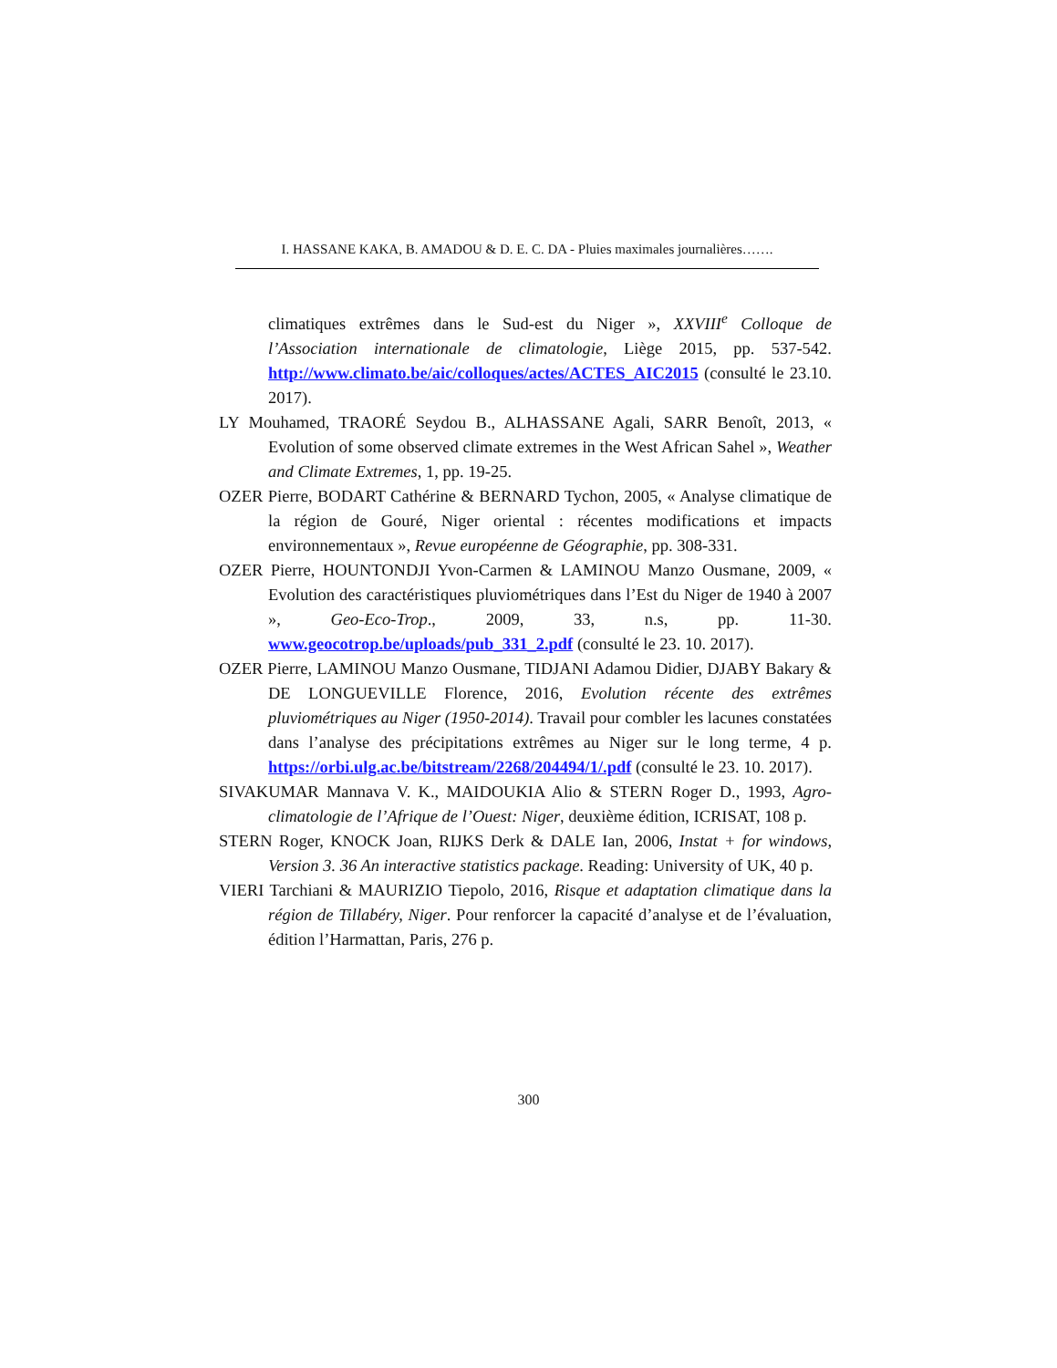I. HASSANE KAKA, B. AMADOU & D. E. C. DA - Pluies maximales journalières…….
climatiques extrêmes dans le Sud-est du Niger », XXVIII<sup>e</sup> Colloque de l’Association internationale de climatologie, Liège 2015, pp. 537-542. http://www.climato.be/aic/colloques/actes/ACTES_AIC2015 (consulté le 23.10. 2017).
LY Mouhamed, TRAORÉ Seydou B., ALHASSANE Agali, SARR Benoît, 2013, « Evolution of some observed climate extremes in the West African Sahel », Weather and Climate Extremes, 1, pp. 19-25.
OZER Pierre, BODART Cathérine & BERNARD Tychon, 2005, « Analyse climatique de la région de Gouré, Niger oriental : récentes modifications et impacts environnementaux », Revue européenne de Géographie, pp. 308-331.
OZER Pierre, HOUNTONDJI Yvon-Carmen & LAMINOU Manzo Ousmane, 2009, « Evolution des caractéristiques pluviométriques dans l’Est du Niger de 1940 à 2007 », Geo-Eco-Trop., 2009, 33, n.s, pp. 11-30. www.geocotrop.be/uploads/pub_331_2.pdf (consulté le 23. 10. 2017).
OZER Pierre, LAMINOU Manzo Ousmane, TIDJANI Adamou Didier, DJABY Bakary & DE LONGUEVILLE Florence, 2016, Evolution récente des extrêmes pluviométriques au Niger (1950-2014). Travail pour combler les lacunes constatées dans l’analyse des précipitations extrêmes au Niger sur le long terme, 4 p. https://orbi.ulg.ac.be/bitstream/2268/204494/1/.pdf (consulté le 23. 10. 2017).
SIVAKUMAR Mannava V. K., MAIDOUKIA Alio & STERN Roger D., 1993, Agro-climatologie de l’Afrique de l’Ouest: Niger, deuxième édition, ICRISAT, 108 p.
STERN Roger, KNOCK Joan, RIJKS Derk & DALE Ian, 2006, Instat + for windows, Version 3. 36 An interactive statistics package. Reading: University of UK, 40 p.
VIERI Tarchiani & MAURIZIO Tiepolo, 2016, Risque et adaptation climatique dans la région de Tillabéry, Niger. Pour renforcer la capacité d’analyse et de l’évaluation, édition l’Harmattan, Paris, 276 p.
300